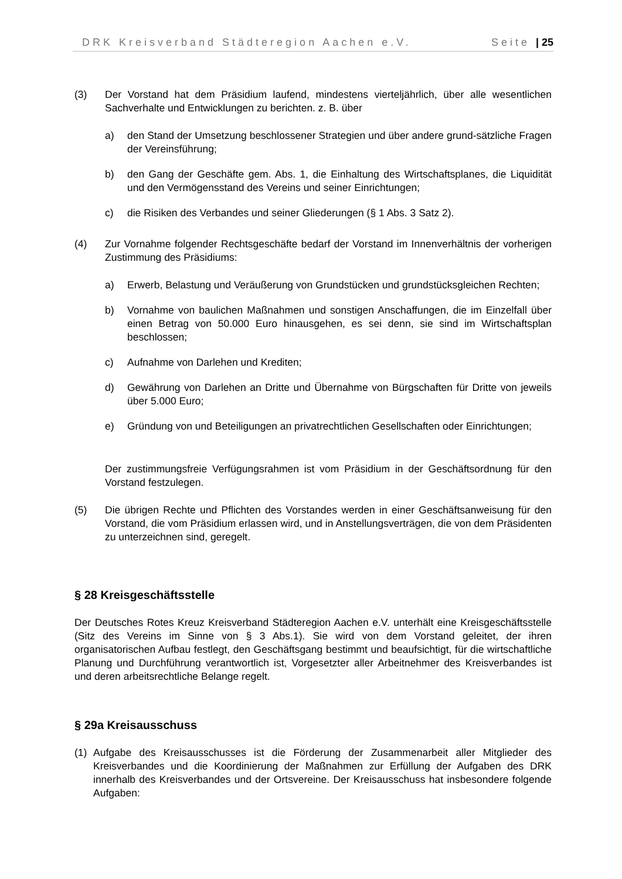DRK Kreisverband Städteregion Aachen e.V. Seite | 25
(3) Der Vorstand hat dem Präsidium laufend, mindestens vierteljährlich, über alle wesentlichen Sachverhalte und Entwicklungen zu berichten. z. B. über
a) den Stand der Umsetzung beschlossener Strategien und über andere grund-sätzliche Fragen der Vereinsführung;
b) den Gang der Geschäfte gem. Abs. 1, die Einhaltung des Wirtschaftsplanes, die Liquidität und den Vermögensstand des Vereins und seiner Einrichtungen;
c) die Risiken des Verbandes und seiner Gliederungen (§ 1 Abs. 3 Satz 2).
(4) Zur Vornahme folgender Rechtsgeschäfte bedarf der Vorstand im Innenverhältnis der vorherigen Zustimmung des Präsidiums:
a) Erwerb, Belastung und Veräußerung von Grundstücken und grundstücksgleichen Rechten;
b) Vornahme von baulichen Maßnahmen und sonstigen Anschaffungen, die im Einzelfall über einen Betrag von 50.000 Euro hinausgehen, es sei denn, sie sind im Wirtschaftsplan beschlossen;
c) Aufnahme von Darlehen und Krediten;
d) Gewährung von Darlehen an Dritte und Übernahme von Bürgschaften für Dritte von jeweils über 5.000 Euro;
e) Gründung von und Beteiligungen an privatrechtlichen Gesellschaften oder Einrichtungen;
Der zustimmungsfreie Verfügungsrahmen ist vom Präsidium in der Geschäftsordnung für den Vorstand festzulegen.
(5) Die übrigen Rechte und Pflichten des Vorstandes werden in einer Geschäftsanweisung für den Vorstand, die vom Präsidium erlassen wird, und in Anstellungsverträgen, die von dem Präsidenten zu unterzeichnen sind, geregelt.
§ 28 Kreisgeschäftsstelle
Der Deutsches Rotes Kreuz Kreisverband Städteregion Aachen e.V. unterhält eine Kreisgeschäftsstelle (Sitz des Vereins im Sinne von § 3 Abs.1). Sie wird von dem Vorstand geleitet, der ihren organisatorischen Aufbau festlegt, den Geschäftsgang bestimmt und beaufsichtigt, für die wirtschaftliche Planung und Durchführung verantwortlich ist, Vorgesetzter aller Arbeitnehmer des Kreisverbandes ist und deren arbeitsrechtliche Belange regelt.
§ 29a Kreisausschuss
(1) Aufgabe des Kreisausschusses ist die Förderung der Zusammenarbeit aller Mitglieder des Kreisverbandes und die Koordinierung der Maßnahmen zur Erfüllung der Aufgaben des DRK innerhalb des Kreisverbandes und der Ortsvereine. Der Kreisausschuss hat insbesondere folgende Aufgaben: